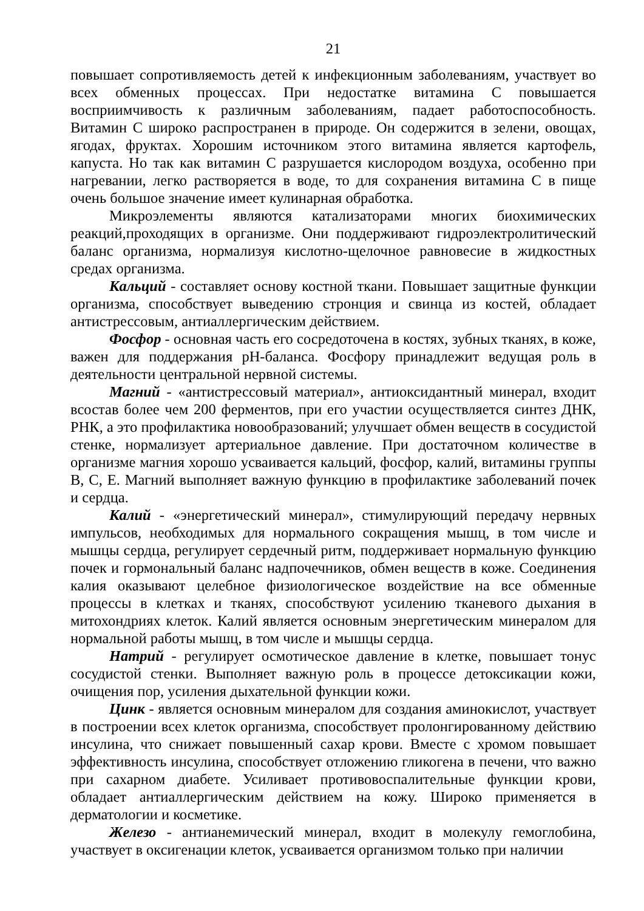21
повышает сопротивляемость детей к инфекционным заболеваниям, участвует во всех обменных процессах. При недостатке витамина С повышается восприимчивость к различным заболеваниям, падает работоспособность. Витамин С широко распространен в природе. Он содержится в зелени, овощах, ягодах, фруктах. Хорошим источником этого витамина является картофель, капуста. Но так как витамин С разрушается кислородом воздуха, особенно при нагревании, легко растворяется в воде, то для сохранения витамина С в пище очень большое значение имеет кулинарная обработка.
Микроэлементы являются катализаторами многих биохимических реакций,проходящих в организме. Они поддерживают гидроэлектролитический баланс организма, нормализуя кислотно-щелочное равновесие в жидкостных средах организма.
Кальций - составляет основу костной ткани. Повышает защитные функции организма, способствует выведению стронция и свинца из костей, обладает антистрессовым, антиаллергическим действием.
Фосфор - основная часть его сосредоточена в костях, зубных тканях, в коже, важен для поддержания pH-баланса. Фосфору принадлежит ведущая роль в деятельности центральной нервной системы.
Магний - «антистрессовый материал», антиоксидантный минерал, входит всостав более чем 200 ферментов, при его участии осуществляется синтез ДНК, РНК, а это профилактика новообразований; улучшает обмен веществ в сосудистой стенке, нормализует артериальное давление. При достаточном количестве в организме магния хорошо усваивается кальций, фосфор, калий, витамины группы В, С, Е. Магний выполняет важную функцию в профилактике заболеваний почек и сердца.
Калий - «энергетический минерал», стимулирующий передачу нервных импульсов, необходимых для нормального сокращения мышц, в том числе и мышцы сердца, регулирует сердечный ритм, поддерживает нормальную функцию почек и гормональный баланс надпочечников, обмен веществ в коже. Соединения калия оказывают целебное физиологическое воздействие на все обменные процессы в клетках и тканях, способствуют усилению тканевого дыхания в митохондриях клеток. Калий является основным энергетическим минералом для нормальной работы мышц, в том числе и мышцы сердца.
Натрий - регулирует осмотическое давление в клетке, повышает тонус сосудистой стенки. Выполняет важную роль в процессе детоксикации кожи, очищения пор, усиления дыхательной функции кожи.
Цинк - является основным минералом для создания аминокислот, участвует в построении всех клеток организма, способствует пролонгированному действию инсулина, что снижает повышенный сахар крови. Вместе с хромом повышает эффективность инсулина, способствует отложению гликогена в печени, что важно при сахарном диабете. Усиливает противовоспалительные функции крови, обладает антиаллергическим действием на кожу. Широко применяется в дерматологии и косметике.
Железо - антианемический минерал, входит в молекулу гемоглобина, участвует в оксигенации клеток, усваивается организмом только при наличии